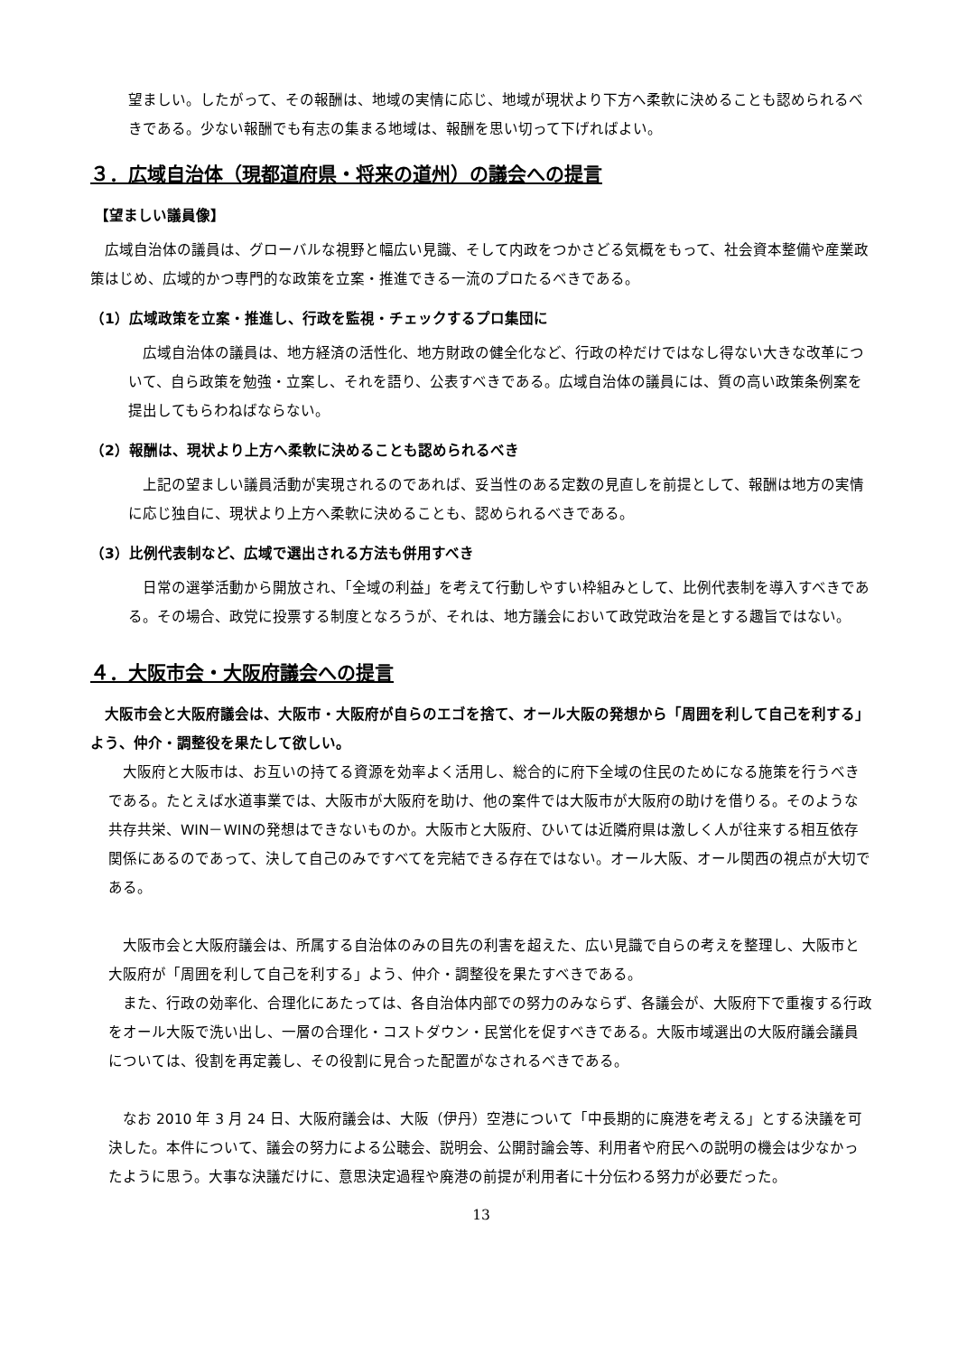望ましい。したがって、その報酬は、地域の実情に応じ、地域が現状より下方へ柔軟に決めることも認められるべきである。少ない報酬でも有志の集まる地域は、報酬を思い切って下げればよい。
３．広域自治体（現都道府県・将来の道州）の議会への提言
【望ましい議員像】
　広域自治体の議員は、グローバルな視野と幅広い見識、そして内政をつかさどる気概をもって、社会資本整備や産業政策はじめ、広域的かつ専門的な政策を立案・推進できる一流のプロたるべきである。
（1）広域政策を立案・推進し、行政を監視・チェックするプロ集団に
　広域自治体の議員は、地方経済の活性化、地方財政の健全化など、行政の枠だけではなし得ない大きな改革について、自ら政策を勉強・立案し、それを語り、公表すべきである。広域自治体の議員には、質の高い政策条例案を提出してもらわねばならない。
（2）報酬は、現状より上方へ柔軟に決めることも認められるべき
　上記の望ましい議員活動が実現されるのであれば、妥当性のある定数の見直しを前提として、報酬は地方の実情に応じ独自に、現状より上方へ柔軟に決めることも、認められるべきである。
（3）比例代表制など、広域で選出される方法も併用すべき
　日常の選挙活動から開放され、「全域の利益」を考えて行動しやすい枠組みとして、比例代表制を導入すべきである。その場合、政党に投票する制度となろうが、それは、地方議会において政党政治を是とする趣旨ではない。
４．大阪市会・大阪府議会への提言
　大阪市会と大阪府議会は、大阪市・大阪府が自らのエゴを捨て、オール大阪の発想から「周囲を利して自己を利する」よう、仲介・調整役を果たして欲しい。
　大阪府と大阪市は、お互いの持てる資源を効率よく活用し、総合的に府下全域の住民のためになる施策を行うべきである。たとえば水道事業では、大阪市が大阪府を助け、他の案件では大阪市が大阪府の助けを借りる。そのような共存共栄、WIN－WINの発想はできないものか。大阪市と大阪府、ひいては近隣府県は激しく人が往来する相互依存関係にあるのであって、決して自己のみですべてを完結できる存在ではない。オール大阪、オール関西の視点が大切である。
　大阪市会と大阪府議会は、所属する自治体のみの目先の利害を超えた、広い見識で自らの考えを整理し、大阪市と大阪府が「周囲を利して自己を利する」よう、仲介・調整役を果たすべきである。
　また、行政の効率化、合理化にあたっては、各自治体内部での努力のみならず、各議会が、大阪府下で重複する行政をオール大阪で洗い出し、一層の合理化・コストダウン・民営化を促すべきである。大阪市域選出の大阪府議会議員については、役割を再定義し、その役割に見合った配置がなされるべきである。
　なお 2010 年 3 月 24 日、大阪府議会は、大阪（伊丹）空港について「中長期的に廃港を考える」とする決議を可決した。本件について、議会の努力による公聴会、説明会、公開討論会等、利用者や府民への説明の機会は少なかったように思う。大事な決議だけに、意思決定過程や廃港の前提が利用者に十分伝わる努力が必要だった。
13